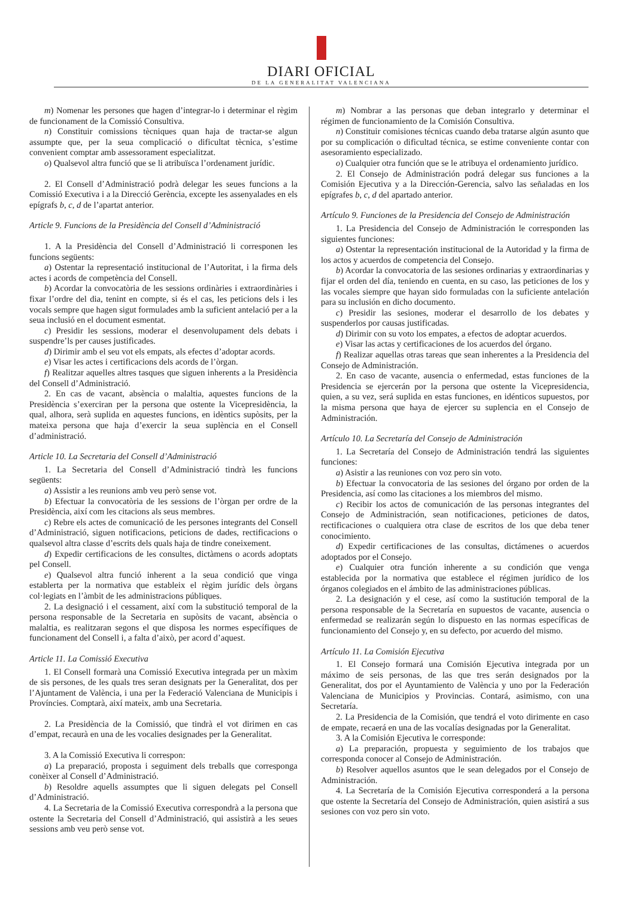DIARI OFICIAL
DE LA GENERALITAT VALENCIANA
m) Nomenar les persones que hagen d’integrar-lo i determinar el règim de funcionament de la Comissió Consultiva.
n) Constituir comissions tècniques quan haja de tractar-se algun assumpte que, per la seua complicació o dificultat tècnica, s’estime convenient comptar amb assessorament especialitzat.
o) Qualsevol altra funció que se li atribuïsca l’ordenament jurídic.
2. El Consell d’Administració podrà delegar les seues funcions a la Comissió Executiva i a la Direcció Gerència, excepte les assenyalades en els epígrafs b, c, d de l’apartat anterior.
Article 9. Funcions de la Presidència del Consell d’Administració
1. A la Presidència del Consell d’Administració li corresponen les funcions següents:
a) Ostentar la representació institucional de l’Autoritat, i la firma dels actes i acords de competència del Consell.
b) Acordar la convocatòria de les sessions ordinàries i extraordinàries i fixar l’ordre del dia, tenint en compte, si és el cas, les peticions dels i les vocals sempre que hagen sigut formulades amb la suficient antelació per a la seua inclusió en el document esmentat.
c) Presidir les sessions, moderar el desenvolupament dels debats i suspendre’ls per causes justificades.
d) Dirimir amb el seu vot els empats, als efectes d’adoptar acords.
e) Visar les actes i certificacions dels acords de l’òrgan.
f) Realitzar aquelles altres tasques que siguen inherents a la Presidència del Consell d’Administració.
2. En cas de vacant, absència o malaltia, aquestes funcions de la Presidència s’exerciran per la persona que ostente la Vicepresidència, la qual, alhora, serà suplida en aquestes funcions, en idèntics supòsits, per la mateixa persona que haja d’exercir la seua suplència en el Consell d’administració.
Article 10. La Secretaria del Consell d’Administració
1. La Secretaria del Consell d’Administració tindrà les funcions següents:
a) Assistir a les reunions amb veu però sense vot.
b) Efectuar la convocatòria de les sessions de l’òrgan per ordre de la Presidència, així com les citacions als seus membres.
c) Rebre els actes de comunicació de les persones integrants del Consell d’Administració, siguen notificacions, peticions de dades, rectificacions o qualsevol altra classe d’escrits dels quals haja de tindre coneixement.
d) Expedir certificacions de les consultes, dictàmens o acords adoptats pel Consell.
e) Qualsevol altra funció inherent a la seua condició que vinga establerta per la normativa que estableix el règim jurídic dels òrgans col·legiats en l’àmbit de les administracions públiques.
2. La designació i el cessament, així com la substitució temporal de la persona responsable de la Secretaria en supòsits de vacant, absència o malaltia, es realitzaran segons el que disposa les normes específiques de funcionament del Consell i, a falta d’això, per acord d’aquest.
Article 11. La Comissió Executiva
1. El Consell formarà una Comissió Executiva integrada per un màxim de sis persones, de les quals tres seran designats per la Generalitat, dos per l’Ajuntament de València, i una per la Federació Valenciana de Municipis i Províncies. Comptarà, així mateix, amb una Secretaria.
2. La Presidència de la Comissió, que tindrà el vot dirimen en cas d’empat, recaurà en una de les vocalies designades per la Generalitat.
3. A la Comissió Executiva li correspon:
a) La preparació, proposta i seguiment dels treballs que corresponga conèixer al Consell d’Administració.
b) Resoldre aquells assumptes que li siguen delegats pel Consell d’Administració.
4. La Secretaria de la Comissió Executiva correspondrà a la persona que ostente la Secretaria del Consell d’Administració, qui assistirà a les seues sessions amb veu però sense vot.
m) Nombrar a las personas que deban integrarlo y determinar el régimen de funcionamiento de la Comisión Consultiva.
n) Constituir comisiones técnicas cuando deba tratarse algún asunto que por su complicación o dificultad técnica, se estime conveniente contar con asesoramiento especializado.
o) Cualquier otra función que se le atribuya el ordenamiento jurídico.
2. El Consejo de Administración podrá delegar sus funciones a la Comisión Ejecutiva y a la Dirección-Gerencia, salvo las señaladas en los epígrafes b, c, d del apartado anterior.
Artículo 9. Funciones de la Presidencia del Consejo de Administración
1. La Presidencia del Consejo de Administración le corresponden las siguientes funciones:
a) Ostentar la representación institucional de la Autoridad y la firma de los actos y acuerdos de competencia del Consejo.
b) Acordar la convocatoria de las sesiones ordinarias y extraordinarias y fijar el orden del día, teniendo en cuenta, en su caso, las peticiones de los y las vocales siempre que hayan sido formuladas con la suficiente antelación para su inclusión en dicho documento.
c) Presidir las sesiones, moderar el desarrollo de los debates y suspenderlos por causas justificadas.
d) Dirimir con su voto los empates, a efectos de adoptar acuerdos.
e) Visar las actas y certificaciones de los acuerdos del órgano.
f) Realizar aquellas otras tareas que sean inherentes a la Presidencia del Consejo de Administración.
2. En caso de vacante, ausencia o enfermedad, estas funciones de la Presidencia se ejercerán por la persona que ostente la Vicepresidencia, quien, a su vez, será suplida en estas funciones, en idénticos supuestos, por la misma persona que haya de ejercer su suplencia en el Consejo de Administración.
Artículo 10. La Secretaría del Consejo de Administración
1. La Secretaría del Consejo de Administración tendrá las siguientes funciones:
a) Asistir a las reuniones con voz pero sin voto.
b) Efectuar la convocatoria de las sesiones del órgano por orden de la Presidencia, así como las citaciones a los miembros del mismo.
c) Recibir los actos de comunicación de las personas integrantes del Consejo de Administración, sean notificaciones, peticiones de datos, rectificaciones o cualquiera otra clase de escritos de los que deba tener conocimiento.
d) Expedir certificaciones de las consultas, dictámenes o acuerdos adoptados por el Consejo.
e) Cualquier otra función inherente a su condición que venga establecida por la normativa que establece el régimen jurídico de los órganos colegiados en el ámbito de las administraciones públicas.
2. La designación y el cese, así como la sustitución temporal de la persona responsable de la Secretaría en supuestos de vacante, ausencia o enfermedad se realizarán según lo dispuesto en las normas específicas de funcionamiento del Consejo y, en su defecto, por acuerdo del mismo.
Artículo 11. La Comisión Ejecutiva
1. El Consejo formará una Comisión Ejecutiva integrada por un máximo de seis personas, de las que tres serán designados por la Generalitat, dos por el Ayuntamiento de València y uno por la Federación Valenciana de Municipios y Provincias. Contará, asimismo, con una Secretaría.
2. La Presidencia de la Comisión, que tendrá el voto dirimente en caso de empate, recaerá en una de las vocalías designadas por la Generalitat.
3. A la Comisión Ejecutiva le corresponde:
a) La preparación, propuesta y seguimiento de los trabajos que corresponda conocer al Consejo de Administración.
b) Resolver aquellos asuntos que le sean delegados por el Consejo de Administración.
4. La Secretaría de la Comisión Ejecutiva corresponderá a la persona que ostente la Secretaría del Consejo de Administración, quien asistirá a sus sesiones con voz pero sin voto.